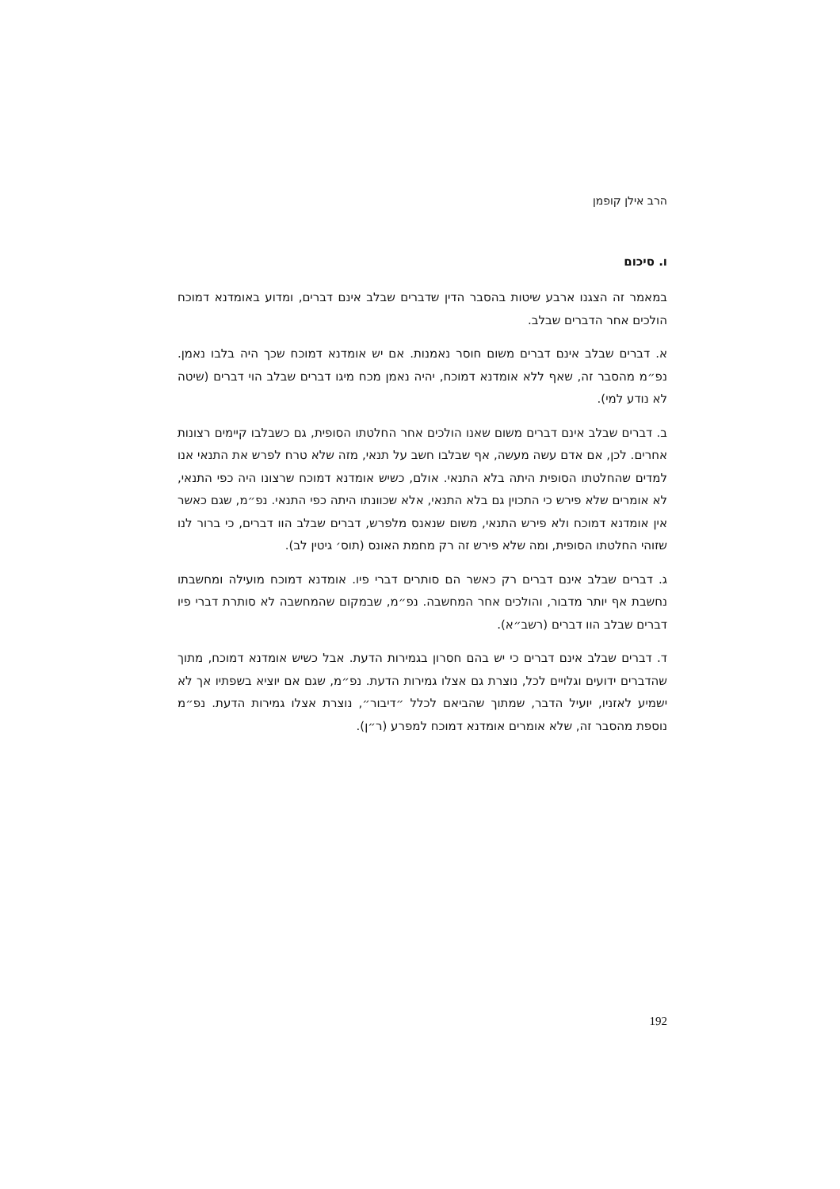הרב אילן קופמן
ו. סיכום
במאמר זה הצגנו ארבע שיטות בהסבר הדין שדברים שבלב אינם דברים, ומדוע באומדנא דמוכח הולכים אחר הדברים שבלב.
א. דברים שבלב אינם דברים משום חוסר נאמנות. אם יש אומדנא דמוכח שכך היה בלבו נאמן. נפ״מ מהסבר זה, שאף ללא אומדנא דמוכח, יהיה נאמן מכח מיגו דברים שבלב הוי דברים (שיטה לא נודע למי).
ב. דברים שבלב אינם דברים משום שאנו הולכים אחר החלטתו הסופית, גם כשבלבו קיימים רצונות אחרים. לכן, אם אדם עשה מעשה, אף שבלבו חשב על תנאי, מזה שלא טרח לפרש את התנאי אנו למדים שהחלטתו הסופית היתה בלא התנאי. אולם, כשיש אומדנא דמוכח שרצונו היה כפי התנאי, לא אומרים שלא פירש כי התכוין גם בלא התנאי, אלא שכוונתו היתה כפי התנאי. נפ״מ, שגם כאשר אין אומדנא דמוכח ולא פירש התנאי, משום שנאנס מלפרש, דברים שבלב הוו דברים, כי ברור לנו שזוהי החלטתו הסופית, ומה שלא פירש זה רק מחמת האונס (תוס׳ גיטין לב).
ג. דברים שבלב אינם דברים רק כאשר הם סותרים דברי פיו. אומדנא דמוכח מועילה ומחשבתו נחשבת אף יותר מדבור, והולכים אחר המחשבה. נפ״מ, שבמקום שהמחשבה לא סותרת דברי פיו דברים שבלב הוו דברים (רשב״א).
ד. דברים שבלב אינם דברים כי יש בהם חסרון בגמירות הדעת. אבל כשיש אומדנא דמוכח, מתוך שהדברים ידועים וגלויים לכל, נוצרת גם אצלו גמירות הדעת. נפ״מ, שגם אם יוציא בשפתיו אך לא ישמיע לאזניו, יועיל הדבר, שמתוך שהביאם לכלל ״דיבור״, נוצרת אצלו גמירות הדעת. נפ״מ נוספת מהסבר זה, שלא אומרים אומדנא דמוכח למפרע (ר״ן).
192